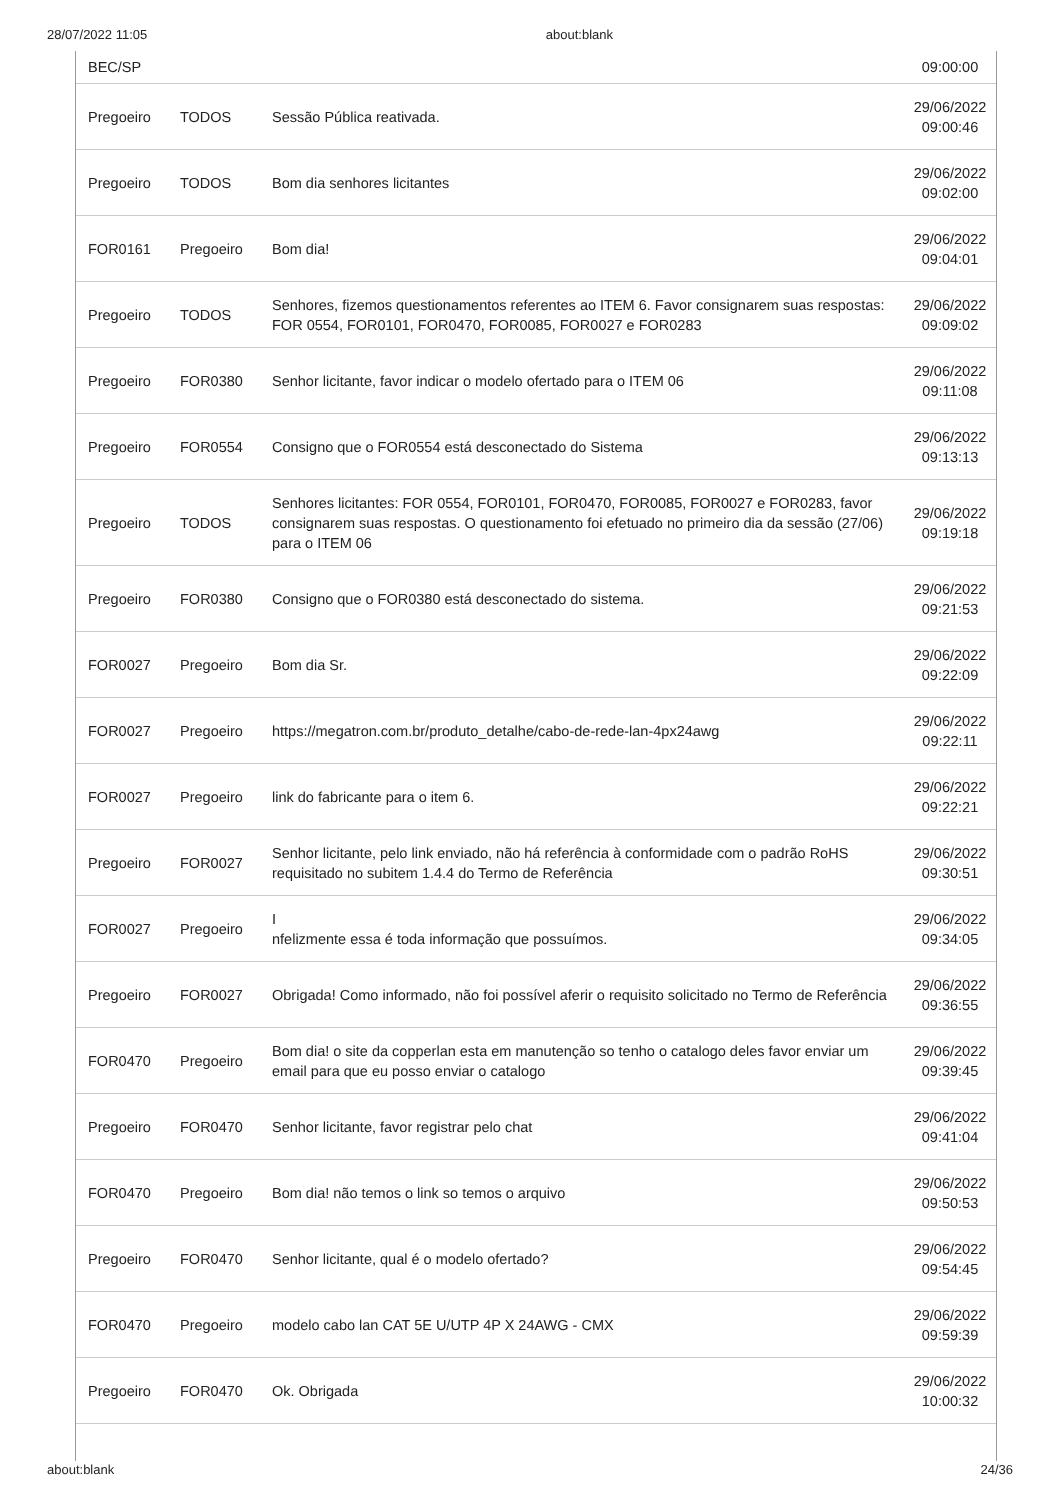28/07/2022 11:05 about:blank
| BEC/SP | | | 09:00:00 |
| Pregoeiro | TODOS | Sessão Pública reativada. | 29/06/2022 09:00:46 |
| Pregoeiro | TODOS | Bom dia senhores licitantes | 29/06/2022 09:02:00 |
| FOR0161 | Pregoeiro | Bom dia! | 29/06/2022 09:04:01 |
| Pregoeiro | TODOS | Senhores, fizemos questionamentos referentes ao ITEM 6. Favor consignarem suas respostas: FOR 0554, FOR0101, FOR0470, FOR0085, FOR0027 e FOR0283 | 29/06/2022 09:09:02 |
| Pregoeiro | FOR0380 | Senhor licitante, favor indicar o modelo ofertado para o ITEM 06 | 29/06/2022 09:11:08 |
| Pregoeiro | FOR0554 | Consigno que o FOR0554 está desconectado do Sistema | 29/06/2022 09:13:13 |
| Pregoeiro | TODOS | Senhores licitantes: FOR 0554, FOR0101, FOR0470, FOR0085, FOR0027 e FOR0283, favor consignarem suas respostas. O questionamento foi efetuado no primeiro dia da sessão (27/06) para o ITEM 06 | 29/06/2022 09:19:18 |
| Pregoeiro | FOR0380 | Consigno que o FOR0380 está desconectado do sistema. | 29/06/2022 09:21:53 |
| FOR0027 | Pregoeiro | Bom dia Sr. | 29/06/2022 09:22:09 |
| FOR0027 | Pregoeiro | https://megatron.com.br/produto_detalhe/cabo-de-rede-lan-4px24awg | 29/06/2022 09:22:11 |
| FOR0027 | Pregoeiro | link do fabricante para o item 6. | 29/06/2022 09:22:21 |
| Pregoeiro | FOR0027 | Senhor licitante, pelo link enviado, não há referência à conformidade com o padrão RoHS requisitado no subitem 1.4.4 do Termo de Referência | 29/06/2022 09:30:51 |
| FOR0027 | Pregoeiro | I nfelizmente essa é toda informação que possuímos. | 29/06/2022 09:34:05 |
| Pregoeiro | FOR0027 | Obrigada! Como informado, não foi possível aferir o requisito solicitado no Termo de Referência | 29/06/2022 09:36:55 |
| FOR0470 | Pregoeiro | Bom dia! o site da copperlan esta em manutenção so tenho o catalogo deles favor enviar um email para que eu posso enviar o catalogo | 29/06/2022 09:39:45 |
| Pregoeiro | FOR0470 | Senhor licitante, favor registrar pelo chat | 29/06/2022 09:41:04 |
| FOR0470 | Pregoeiro | Bom dia! não temos o link so temos o arquivo | 29/06/2022 09:50:53 |
| Pregoeiro | FOR0470 | Senhor licitante, qual é o modelo ofertado? | 29/06/2022 09:54:45 |
| FOR0470 | Pregoeiro | modelo cabo lan CAT 5E U/UTP 4P X 24AWG - CMX | 29/06/2022 09:59:39 |
| Pregoeiro | FOR0470 | Ok. Obrigada | 29/06/2022 10:00:32 |
about:blank 24/36